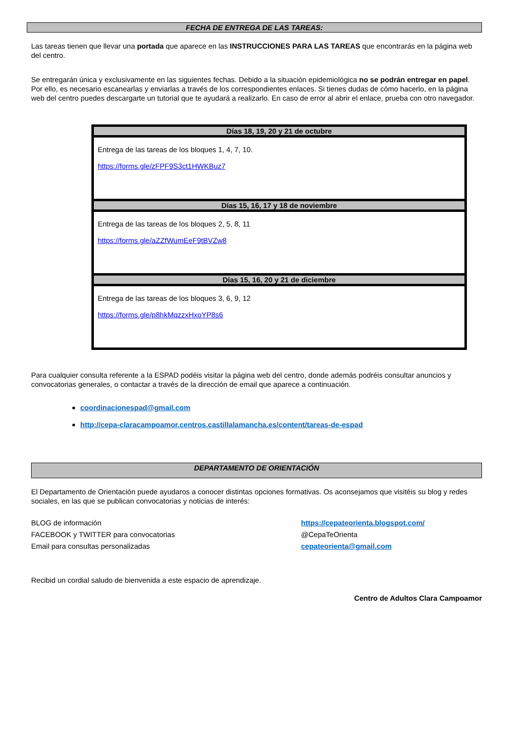FECHA DE ENTREGA DE LAS TAREAS:
Las tareas tienen que llevar una portada que aparece en las INSTRUCCIONES PARA LAS TAREAS que encontrarás en la página web del centro.
Se entregarán única y exclusivamente en las siguientes fechas. Debido a la situación epidemiológica no se podrán entregar en papel. Por ello, es necesario escanearlas y enviarlas a través de los correspondientes enlaces. Si tienes dudas de cómo hacerlo, en la página web del centro puedes descargarte un tutorial que te ayudará a realizarlo. En caso de error al abrir el enlace, prueba con otro navegador.
| Días 18, 19, 20 y 21 de octubre |
| --- |
| Entrega de las tareas de los bloques 1, 4, 7, 10. https://forms.gle/zFPF9S3ct1HWKBuz7 |
| Días 15, 16, 17 y 18 de noviembre |
| Entrega de las tareas de los bloques 2, 5, 8, 11 https://forms.gle/aZZfWumEeF9tBVZw8 |
| Días 15, 16, 20 y 21 de diciembre |
| Entrega de las tareas de los bloques 3, 6, 9, 12 https://forms.gle/p8hkMqzzxHxoYP8s6 |
Para cualquier consulta referente a la ESPAD podéis visitar la página web del centro, donde además podréis consultar anuncios y convocatorias generales, o contactar a través de la dirección de email que aparece a continuación.
coordinacionespad@gmail.com
http://cepa-claracampoamor.centros.castillalamancha.es/content/tareas-de-espad
DEPARTAMENTO DE ORIENTACIÓN
El Departamento de Orientación puede ayudaros a conocer distintas opciones formativas. Os aconsejamos que visitéis su blog y redes sociales, en las que se publican convocatorias y noticias de interés:
BLOG de información https://cepateorienta.blogspot.com/
FACEBOOK y TWITTER para convocatorias @CepaTeOrienta
Email para consultas personalizadas cepateorienta@gmail.com
Recibid un cordial saludo de bienvenida a este espacio de aprendizaje.
Centro de Adultos Clara Campoamor